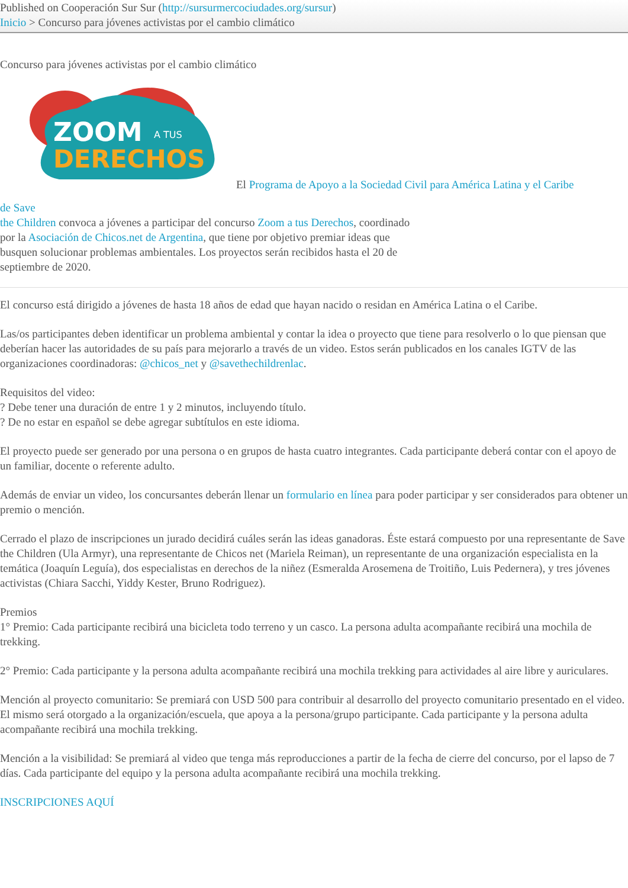Published on Cooperación Sur Sur (http://sursurmercociudades.org/sursur)
Inicio > Concurso para jóvenes activistas por el cambio climático
Concurso para jóvenes activistas por el cambio climático
ZOOM
A TUS
DERECHOS
El Programa de Apoyo a la Sociedad Civil para América Latina y el Caribe
de Save
the Children convoca a jóvenes a participar del concurso Zoom a tus Derechos, coordinado por la Asociación de Chicos.net de Argentina, que tiene por objetivo premiar ideas que busquen solucionar problemas ambientales. Los proyectos serán recibidos hasta el 20 de septiembre de 2020.
El concurso está dirigido a jóvenes de hasta 18 años de edad que hayan nacido o residan en América Latina o el Caribe.
Las/os participantes deben identificar un problema ambiental y contar la idea o proyecto que tiene para resolverlo o lo que piensan que deberían hacer las autoridades de su país para mejorarlo a través de un video. Estos serán publicados en los canales IGTV de las organizaciones coordinadoras: @chicos_net y @savethechildrenlac.
Requisitos del video:
? Debe tener una duración de entre 1 y 2 minutos, incluyendo título.
? De no estar en español se debe agregar subtítulos en este idioma.
El proyecto puede ser generado por una persona o en grupos de hasta cuatro integrantes. Cada participante deberá contar con el apoyo de un familiar, docente o referente adulto.
Además de enviar un video, los concursantes deberán llenar un formulario en línea para poder participar y ser considerados para obtener un premio o mención.
Cerrado el plazo de inscripciones un jurado decidirá cuáles serán las ideas ganadoras. Éste estará compuesto por una representante de Save the Children (Ula Armyr), una representante de Chicos net (Mariela Reiman), un representante de una organización especialista en la temática (Joaquín Leguía), dos especialistas en derechos de la niñez (Esmeralda Arosemena de Troitiño, Luis Pedernera), y tres jóvenes activistas (Chiara Sacchi, Yiddy Kester, Bruno Rodriguez).
Premios
1° Premio: Cada participante recibirá una bicicleta todo terreno y un casco. La persona adulta acompañante recibirá una mochila de trekking.
2° Premio: Cada participante y la persona adulta acompañante recibirá una mochila trekking para actividades al aire libre y auriculares.
Mención al proyecto comunitario: Se premiará con USD 500 para contribuir al desarrollo del proyecto comunitario presentado en el video. El mismo será otorgado a la organización/escuela, que apoya a la persona/grupo participante. Cada participante y la persona adulta acompañante recibirá una mochila trekking.
Mención a la visibilidad: Se premiará al video que tenga más reproducciones a partir de la fecha de cierre del concurso, por el lapso de 7 días. Cada participante del equipo y la persona adulta acompañante recibirá una mochila trekking.
INSCRIPCIONES AQUÍ